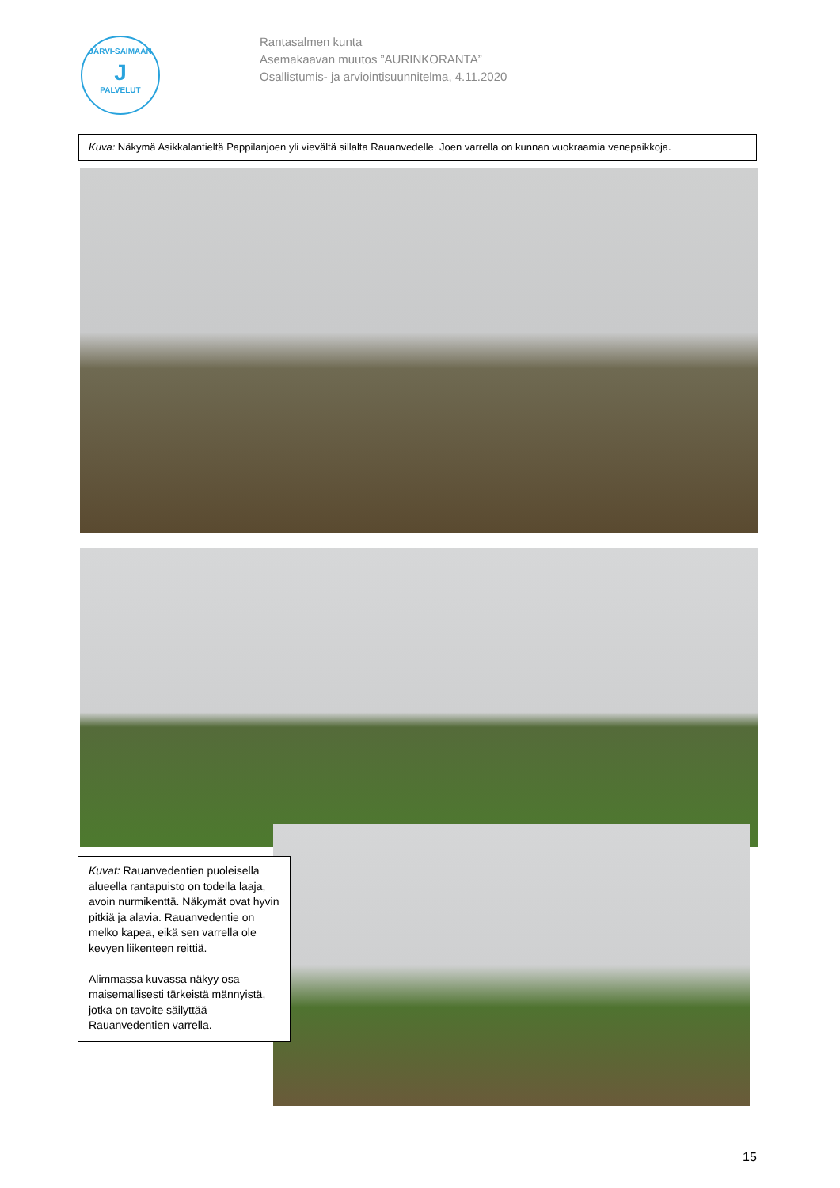JÄRVI-SAIMAAN
J
PALVELUT
Rantasalmen kunta
Asemakaavan muutos ”AURINKORANTA”
Osallistumis- ja arviointisuunnitelma, 4.11.2020
Kuva: Näkymä Asikkalantieltä Pappilanjoen yli vievältä sillalta Rauanvedelle. Joen varrella on kunnan vuokraamia venepaikkoja.
Kuvat: Rauanvedentien puoleisella alueella rantapuisto on todella laaja, avoin nurmikenttä. Näkymät ovat hyvin pitkiä ja alavia. Rauanvedentie on melko kapea, eikä sen varrella ole kevyen liikenteen reittiä.
Alimmassa kuvassa näkyy osa maisemallisesti tärkeistä männyistä, jotka on tavoite säilyttää Rauanvedentien varrella.
15